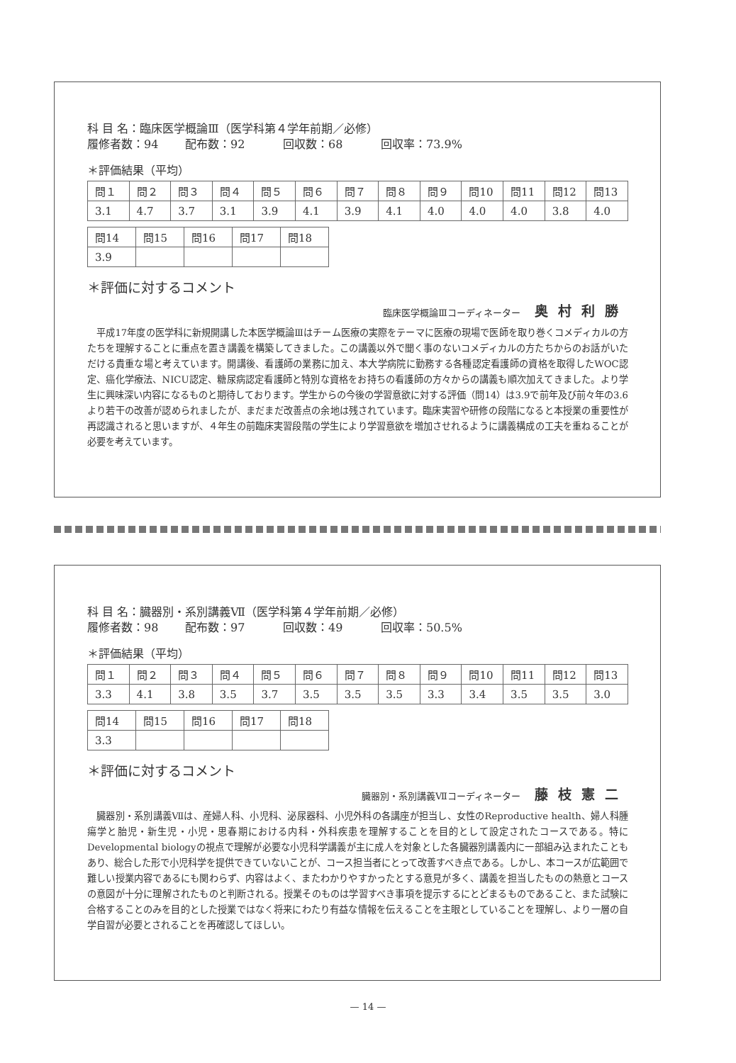科 目 名：臨床医学概論Ⅲ（医学科第４学年前期／必修）
履修者数：94 配布数：92 回収数：68 回収率：73.9%
＊評価結果（平均）
| 問１ | 問２ | 問３ | 問４ | 問５ | 問６ | 問７ | 問８ | 問９ | 問10 | 問11 | 問12 | 問13 |
| 3.1 | 4.7 | 3.7 | 3.1 | 3.9 | 4.1 | 3.9 | 4.1 | 4.0 | 4.0 | 4.0 | 3.8 | 4.0 |
| 問14 | 問15 | 問16 | 問17 | 問18 |
| 3.9 | | | | |
＊評価に対するコメント
臨床医学概論Ⅲコーディネーター 奥村利勝
平成17年度の医学科に新規開講した本医学概論Ⅲはチーム医療の実際をテーマに医療の現場で医師を取り巻くコメディカルの方たちを理解することに重点を置き講義を構築してきました。この講義以外で聞く事のないコメディカルの方たちからのお話がいただける貴重な場と考えています。開講後、看護師の業務に加え、本大学病院に勤務する各種認定看護師の資格を取得したWOC認定、癌化学療法、NICU認定、糖尿病認定看護師と特別な資格をお持ちの看護師の方々からの講義も順次加えてきました。より学生に興味深い内容になるものと期待しております。学生からの今後の学習意欲に対する評価（問14）は3.9で前年及び前々年の3.6より若干の改善が認められましたが、まだまだ改善点の余地は残されています。臨床実習や研修の段階になると本授業の重要性が再認識されると思いますが、４年生の前臨床実習段階の学生により学習意欲を増加させれるように講義構成の工夫を重ねることが必要を考えています。
科 目 名：臓器別・系別講義Ⅶ（医学科第４学年前期／必修）
履修者数：98 配布数：97 回収数：49 回収率：50.5%
＊評価結果（平均）
| 問１ | 問２ | 問３ | 問４ | 問５ | 問６ | 問７ | 問８ | 問９ | 問10 | 問11 | 問12 | 問13 |
| 3.3 | 4.1 | 3.8 | 3.5 | 3.7 | 3.5 | 3.5 | 3.5 | 3.3 | 3.4 | 3.5 | 3.5 | 3.0 |
| 問14 | 問15 | 問16 | 問17 | 問18 |
| 3.3 | | | | |
＊評価に対するコメント
臓器別・系別講義Ⅶコーディネーター 藤枝憲二
臓器別・系別講義Ⅶは、産婦人科、小児科、泌尿器科、小児外科の各講座が担当し、女性のReproductive health、婦人科腫瘍学と胎児・新生児・小児・思春期における内科・外科疾患を理解することを目的として設定されたコースである。特にDevelopmental biologyの視点で理解が必要な小児科学講義が主に成人を対象とした各臓器別講義内に一部組み込まれたこともあり、総合した形で小児科学を提供できていないことが、コース担当者にとって改善すべき点である。しかし、本コースが広範囲で難しい授業内容であるにも関わらず、内容はよく、またわかりやすかったとする意見が多く、講義を担当したものの熱意とコースの意図が十分に理解されたものと判断される。授業そのものは学習すべき事項を提示するにとどまるものであること、また試験に合格することのみを目的とした授業ではなく将来にわたり有益な情報を伝えることを主眼としていることを理解し、より一層の自学自習が必要とされることを再確認してほしい。
— 14 —